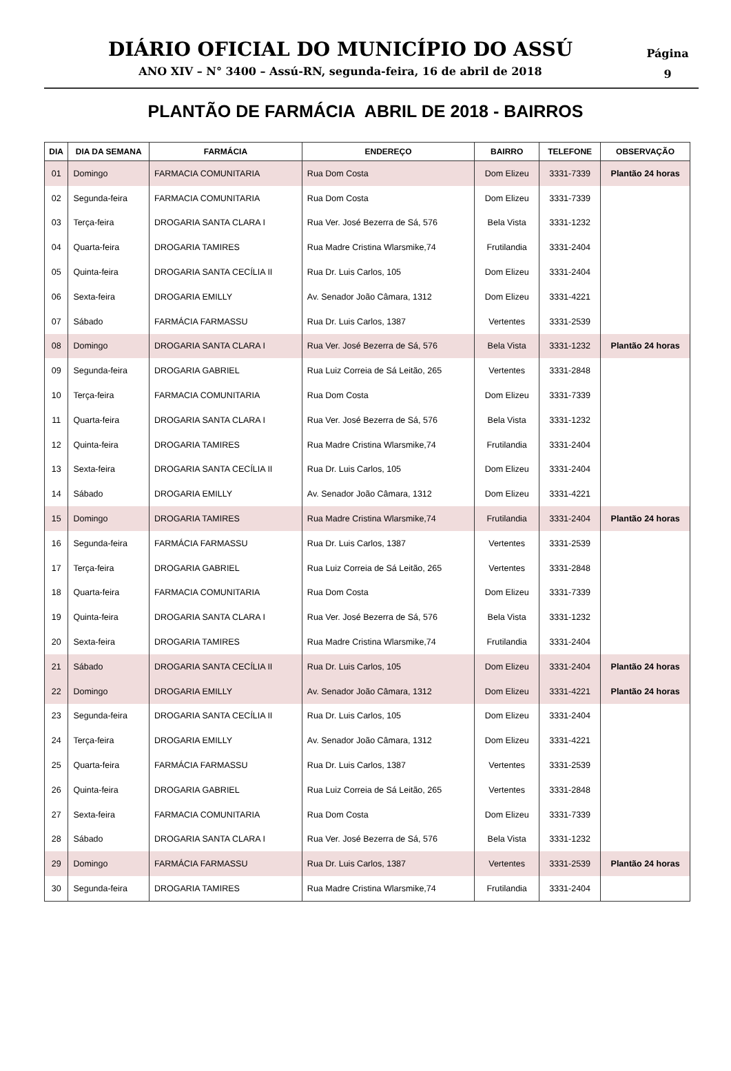DIÁRIO OFICIAL DO MUNICÍPIO DO ASSÚ
ANO XIV – N° 3400 – Assú-RN, segunda-feira, 16 de abril de 2018
Página
9
PLANTÃO DE FARMÁCIA ABRIL DE 2018 - BAIRROS
| DIA | DIA DA SEMANA | FARMÁCIA | ENDEREÇO | BAIRRO | TELEFONE | OBSERVAÇÃO |
| --- | --- | --- | --- | --- | --- | --- |
| 01 | Domingo | FARMACIA COMUNITARIA | Rua Dom Costa | Dom Elizeu | 3331-7339 | Plantão 24 horas |
| 02 | Segunda-feira | FARMACIA COMUNITARIA | Rua Dom Costa | Dom Elizeu | 3331-7339 | |
| 03 | Terça-feira | DROGARIA SANTA CLARA I | Rua Ver. José Bezerra de Sá, 576 | Bela Vista | 3331-1232 | |
| 04 | Quarta-feira | DROGARIA TAMIRES | Rua Madre Cristina Wlarsmike,74 | Frutilandia | 3331-2404 | |
| 05 | Quinta-feira | DROGARIA SANTA CECÍLIA II | Rua Dr. Luis Carlos, 105 | Dom Elizeu | 3331-2404 | |
| 06 | Sexta-feira | DROGARIA EMILLY | Av. Senador João Câmara, 1312 | Dom Elizeu | 3331-4221 | |
| 07 | Sábado | FARMÁCIA FARMASSU | Rua Dr. Luis Carlos, 1387 | Vertentes | 3331-2539 | |
| 08 | Domingo | DROGARIA SANTA CLARA I | Rua Ver. José Bezerra de Sá, 576 | Bela Vista | 3331-1232 | Plantão 24 horas |
| 09 | Segunda-feira | DROGARIA GABRIEL | Rua Luiz Correia de Sá Leitão, 265 | Vertentes | 3331-2848 | |
| 10 | Terça-feira | FARMACIA COMUNITARIA | Rua Dom Costa | Dom Elizeu | 3331-7339 | |
| 11 | Quarta-feira | DROGARIA SANTA CLARA I | Rua Ver. José Bezerra de Sá, 576 | Bela Vista | 3331-1232 | |
| 12 | Quinta-feira | DROGARIA TAMIRES | Rua Madre Cristina Wlarsmike,74 | Frutilandia | 3331-2404 | |
| 13 | Sexta-feira | DROGARIA SANTA CECÍLIA II | Rua Dr. Luis Carlos, 105 | Dom Elizeu | 3331-2404 | |
| 14 | Sábado | DROGARIA EMILLY | Av. Senador João Câmara, 1312 | Dom Elizeu | 3331-4221 | |
| 15 | Domingo | DROGARIA TAMIRES | Rua Madre Cristina Wlarsmike,74 | Frutilandia | 3331-2404 | Plantão 24 horas |
| 16 | Segunda-feira | FARMÁCIA FARMASSU | Rua Dr. Luis Carlos, 1387 | Vertentes | 3331-2539 | |
| 17 | Terça-feira | DROGARIA GABRIEL | Rua Luiz Correia de Sá Leitão, 265 | Vertentes | 3331-2848 | |
| 18 | Quarta-feira | FARMACIA COMUNITARIA | Rua Dom Costa | Dom Elizeu | 3331-7339 | |
| 19 | Quinta-feira | DROGARIA SANTA CLARA I | Rua Ver. José Bezerra de Sá, 576 | Bela Vista | 3331-1232 | |
| 20 | Sexta-feira | DROGARIA TAMIRES | Rua Madre Cristina Wlarsmike,74 | Frutilandia | 3331-2404 | |
| 21 | Sábado | DROGARIA SANTA CECÍLIA II | Rua Dr. Luis Carlos, 105 | Dom Elizeu | 3331-2404 | Plantão 24 horas |
| 22 | Domingo | DROGARIA EMILLY | Av. Senador João Câmara, 1312 | Dom Elizeu | 3331-4221 | Plantão 24 horas |
| 23 | Segunda-feira | DROGARIA SANTA CECÍLIA II | Rua Dr. Luis Carlos, 105 | Dom Elizeu | 3331-2404 | |
| 24 | Terça-feira | DROGARIA EMILLY | Av. Senador João Câmara, 1312 | Dom Elizeu | 3331-4221 | |
| 25 | Quarta-feira | FARMÁCIA FARMASSU | Rua Dr. Luis Carlos, 1387 | Vertentes | 3331-2539 | |
| 26 | Quinta-feira | DROGARIA GABRIEL | Rua Luiz Correia de Sá Leitão, 265 | Vertentes | 3331-2848 | |
| 27 | Sexta-feira | FARMACIA COMUNITARIA | Rua Dom Costa | Dom Elizeu | 3331-7339 | |
| 28 | Sábado | DROGARIA SANTA CLARA I | Rua Ver. José Bezerra de Sá, 576 | Bela Vista | 3331-1232 | |
| 29 | Domingo | FARMÁCIA FARMASSU | Rua Dr. Luis Carlos, 1387 | Vertentes | 3331-2539 | Plantão 24 horas |
| 30 | Segunda-feira | DROGARIA TAMIRES | Rua Madre Cristina Wlarsmike,74 | Frutilandia | 3331-2404 | |